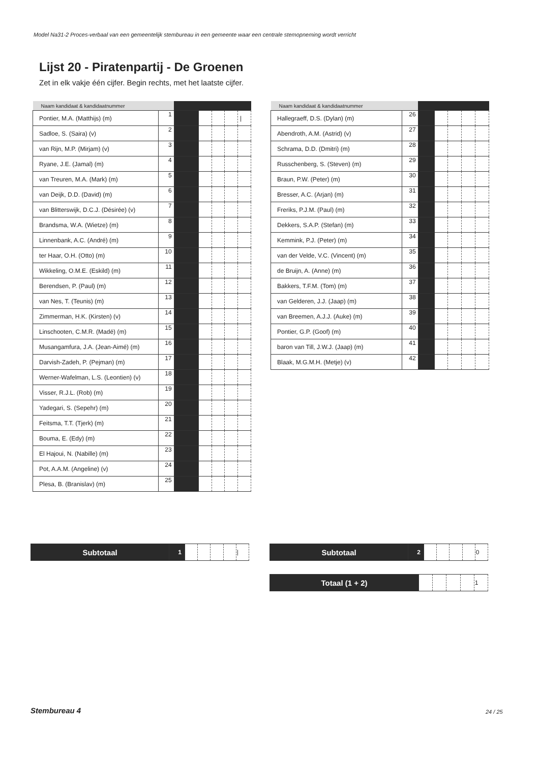Model Na31-2 Proces-verbaal van een gemeentelijk stembureau in een gemeente waar een centrale stemopneming wordt verricht
Lijst 20 - Piratenpartij - De Groenen
Zet in elk vakje één cijfer. Begin rechts, met het laatste cijfer.
| Naam kandidaat & kandidaatnummer | | | | | | |
| --- | --- | --- | --- | --- | --- | --- |
| Pontier, M.A. (Matthijs) (m) | 1 | | | | | / |
| Sadloe, S. (Saira) (v) | 2 | | | | | |
| van Rijn, M.P. (Mirjam) (v) | 3 | | | | | |
| Ryane, J.E. (Jamal) (m) | 4 | | | | | |
| van Treuren, M.A. (Mark) (m) | 5 | | | | | |
| van Deijk, D.D. (David) (m) | 6 | | | | | |
| van Blitterswijk, D.C.J. (Désirée) (v) | 7 | | | | | |
| Brandsma, W.A. (Wietze) (m) | 8 | | | | | |
| Linnenbank, A.C. (André) (m) | 9 | | | | | |
| ter Haar, O.H. (Otto) (m) | 10 | | | | | |
| Wikkeling, O.M.E. (Eskild) (m) | 11 | | | | | |
| Berendsen, P. (Paul) (m) | 12 | | | | | |
| van Nes, T. (Teunis) (m) | 13 | | | | | |
| Zimmerman, H.K. (Kirsten) (v) | 14 | | | | | |
| Linschooten, C.M.R. (Madé) (m) | 15 | | | | | |
| Musangamfura, J.A. (Jean-Aimé) (m) | 16 | | | | | |
| Darvish-Zadeh, P. (Pejman) (m) | 17 | | | | | |
| Werner-Wafelman, L.S. (Leontien) (v) | 18 | | | | | |
| Visser, R.J.L. (Rob) (m) | 19 | | | | | |
| Yadegari, S. (Sepehr) (m) | 20 | | | | | |
| Feitsma, T.T. (Tjerk) (m) | 21 | | | | | |
| Bouma, E. (Edy) (m) | 22 | | | | | |
| El Hajoui, N. (Nabille) (m) | 23 | | | | | |
| Pot, A.A.M. (Angeline) (v) | 24 | | | | | |
| Plesa, B. (Branislav) (m) | 25 | | | | | |
| Naam kandidaat & kandidaatnummer | | | | | | |
| --- | --- | --- | --- | --- | --- | --- |
| Hallegraeff, D.S. (Dylan) (m) | 26 | | | | | |
| Abendroth, A.M. (Astrid) (v) | 27 | | | | | |
| Schrama, D.D. (Dmitri) (m) | 28 | | | | | |
| Russchenberg, S. (Steven) (m) | 29 | | | | | |
| Braun, P.W. (Peter) (m) | 30 | | | | | |
| Bresser, A.C. (Arjan) (m) | 31 | | | | | |
| Freriks, P.J.M. (Paul) (m) | 32 | | | | | |
| Dekkers, S.A.P. (Stefan) (m) | 33 | | | | | |
| Kemmink, P.J. (Peter) (m) | 34 | | | | | |
| van der Velde, V.C. (Vincent) (m) | 35 | | | | | |
| de Bruijn, A. (Anne) (m) | 36 | | | | | |
| Bakkers, T.F.M. (Tom) (m) | 37 | | | | | |
| van Gelderen, J.J. (Jaap) (m) | 38 | | | | | |
| van Breemen, A.J.J. (Auke) (m) | 39 | | | | | |
| Pontier, G.P. (Goof) (m) | 40 | | | | | |
| baron van Till, J.W.J. (Jaap) (m) | 41 | | | | | |
| Blaak, M.G.M.H. (Metje) (v) | 42 | | | | | |
| Subtotaal | 1 | | | | | / |
| Subtotaal | 2 | | | | | 0 |
| Totaal (1 + 2) | | | | | 1 |
Stembureau 4 24 / 25